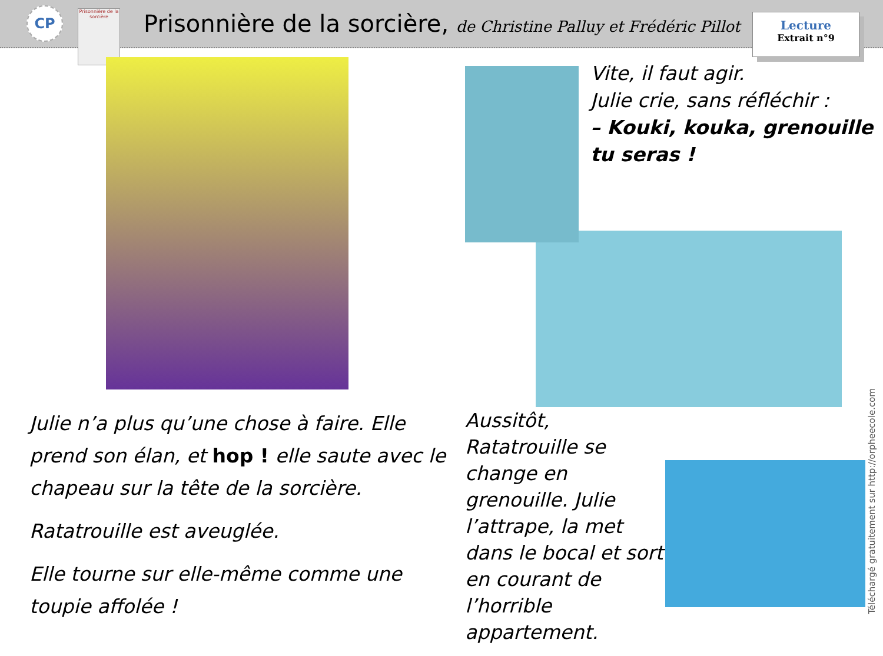CP
Prisonnière de la sorcière
Prisonnière de la sorcière, de Christine Palluy et Frédéric Pillot
Lecture
Extrait n°9
Julie n’a plus qu’une chose à faire. Elle prend son élan, et hop ! elle saute avec le chapeau sur la tête de la sorcière.
Ratatrouille est aveuglée.
Elle tourne sur elle-même comme une toupie affolée !
Vite, il faut agir.
Julie crie, sans réfléchir :
– Kouki, kouka, grenouille tu seras !
Aussitôt, Ratatrouille se change en grenouille. Julie l’attrape, la met dans le bocal et sort en courant de l’horrible appartement.
Téléchargé gratuitement sur http://orpheecole.com